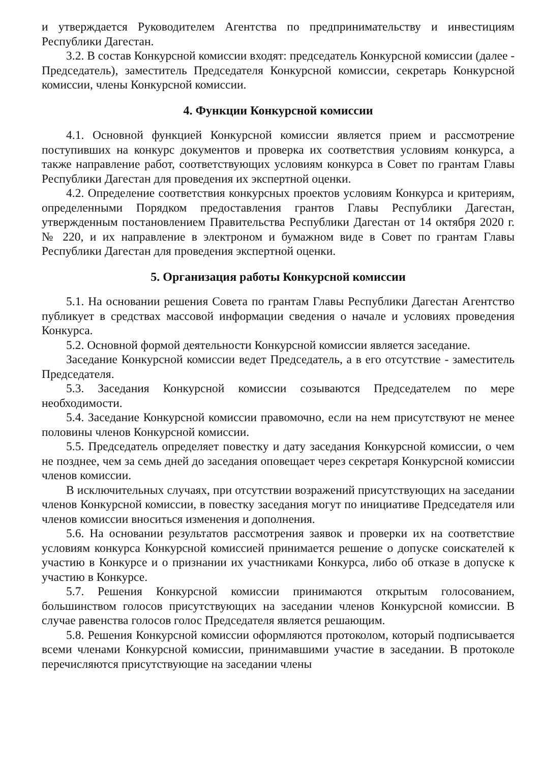и утверждается Руководителем Агентства по предпринимательству и инвестициям Республики Дагестан.
3.2. В состав Конкурсной комиссии входят: председатель Конкурсной комиссии (далее - Председатель), заместитель Председателя Конкурсной комиссии, секретарь Конкурсной комиссии, члены Конкурсной комиссии.
4. Функции Конкурсной комиссии
4.1. Основной функцией Конкурсной комиссии является прием и рассмотрение поступивших на конкурс документов и проверка их соответствия условиям конкурса, а также направление работ, соответствующих условиям конкурса в Совет по грантам Главы Республики Дагестан для проведения их экспертной оценки.
4.2. Определение соответствия конкурсных проектов условиям Конкурса и критериям, определенными Порядком предоставления грантов Главы Республики Дагестан, утвержденным постановлением Правительства Республики Дагестан от 14 октября 2020 г. № 220, и их направление в электроном и бумажном виде в Совет по грантам Главы Республики Дагестан для проведения экспертной оценки.
5. Организация работы Конкурсной комиссии
5.1. На основании решения Совета по грантам Главы Республики Дагестан Агентство публикует в средствах массовой информации сведения о начале и условиях проведения Конкурса.
5.2. Основной формой деятельности Конкурсной комиссии является заседание.
Заседание Конкурсной комиссии ведет Председатель, а в его отсутствие - заместитель Председателя.
5.3. Заседания Конкурсной комиссии созываются Председателем по мере необходимости.
5.4. Заседание Конкурсной комиссии правомочно, если на нем присутствуют не менее половины членов Конкурсной комиссии.
5.5. Председатель определяет повестку и дату заседания Конкурсной комиссии, о чем не позднее, чем за семь дней до заседания оповещает через секретаря Конкурсной комиссии членов комиссии.
В исключительных случаях, при отсутствии возражений присутствующих на заседании членов Конкурсной комиссии, в повестку заседания могут по инициативе Председателя или членов комиссии вноситься изменения и дополнения.
5.6. На основании результатов рассмотрения заявок и проверки их на соответствие условиям конкурса Конкурсной комиссией принимается решение о допуске соискателей к участию в Конкурсе и о признании их участниками Конкурса, либо об отказе в допуске к участию в Конкурсе.
5.7. Решения Конкурсной комиссии принимаются открытым голосованием, большинством голосов присутствующих на заседании членов Конкурсной комиссии. В случае равенства голосов голос Председателя является решающим.
5.8. Решения Конкурсной комиссии оформляются протоколом, который подписывается всеми членами Конкурсной комиссии, принимавшими участие в заседании. В протоколе перечисляются присутствующие на заседании члены